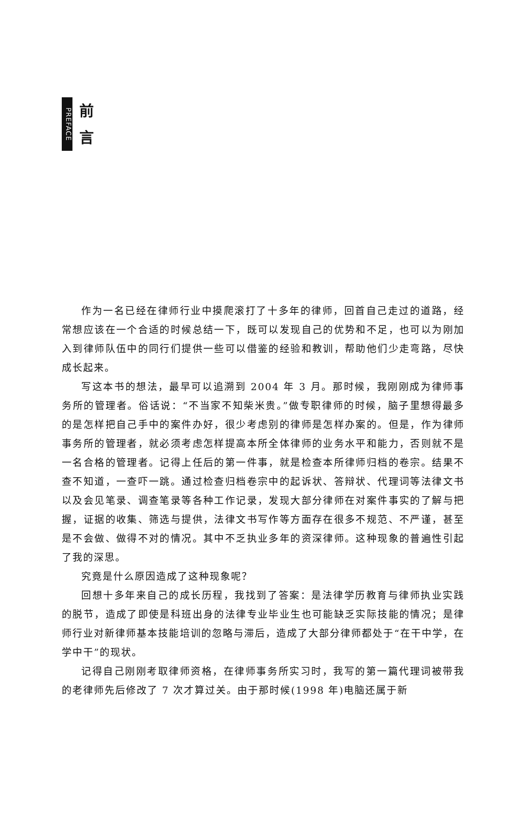PREFACE
前
言
作为一名已经在律师行业中摸爬滚打了十多年的律师，回首自己走过的道路，经常想应该在一个合适的时候总结一下，既可以发现自己的优势和不足，也可以为刚加入到律师队伍中的同行们提供一些可以借鉴的经验和教训，帮助他们少走弯路，尽快成长起来。
写这本书的想法，最早可以追溯到 2004 年 3 月。那时候，我刚刚成为律师事务所的管理者。俗话说：“不当家不知柴米贵。”做专职律师的时候，脑子里想得最多的是怎样把自己手中的案件办好，很少考虑别的律师是怎样办案的。但是，作为律师事务所的管理者，就必须考虑怎样提高本所全体律师的业务水平和能力，否则就不是一名合格的管理者。记得上任后的第一件事，就是检查本所律师归档的卷宗。结果不查不知道，一查吓一跳。通过检查归档卷宗中的起诉状、答辩状、代理词等法律文书以及会见笔录、调查笔录等各种工作记录，发现大部分律师在对案件事实的了解与把握，证据的收集、筛选与提供，法律文书写作等方面存在很多不规范、不严谨，甚至是不会做、做得不对的情况。其中不乏执业多年的资深律师。这种现象的普遍性引起了我的深思。
究竟是什么原因造成了这种现象呢？
回想十多年来自己的成长历程，我找到了答案：是法律学历教育与律师执业实践的脱节，造成了即使是科班出身的法律专业毕业生也可能缺乏实际技能的情况；是律师行业对新律师基本技能培训的忽略与滞后，造成了大部分律师都处于“在干中学，在学中干”的现状。
记得自己刚刚考取律师资格，在律师事务所实习时，我写的第一篇代理词被带我的老律师先后修改了 7 次才算过关。由于那时候(1998 年)电脑还属于新